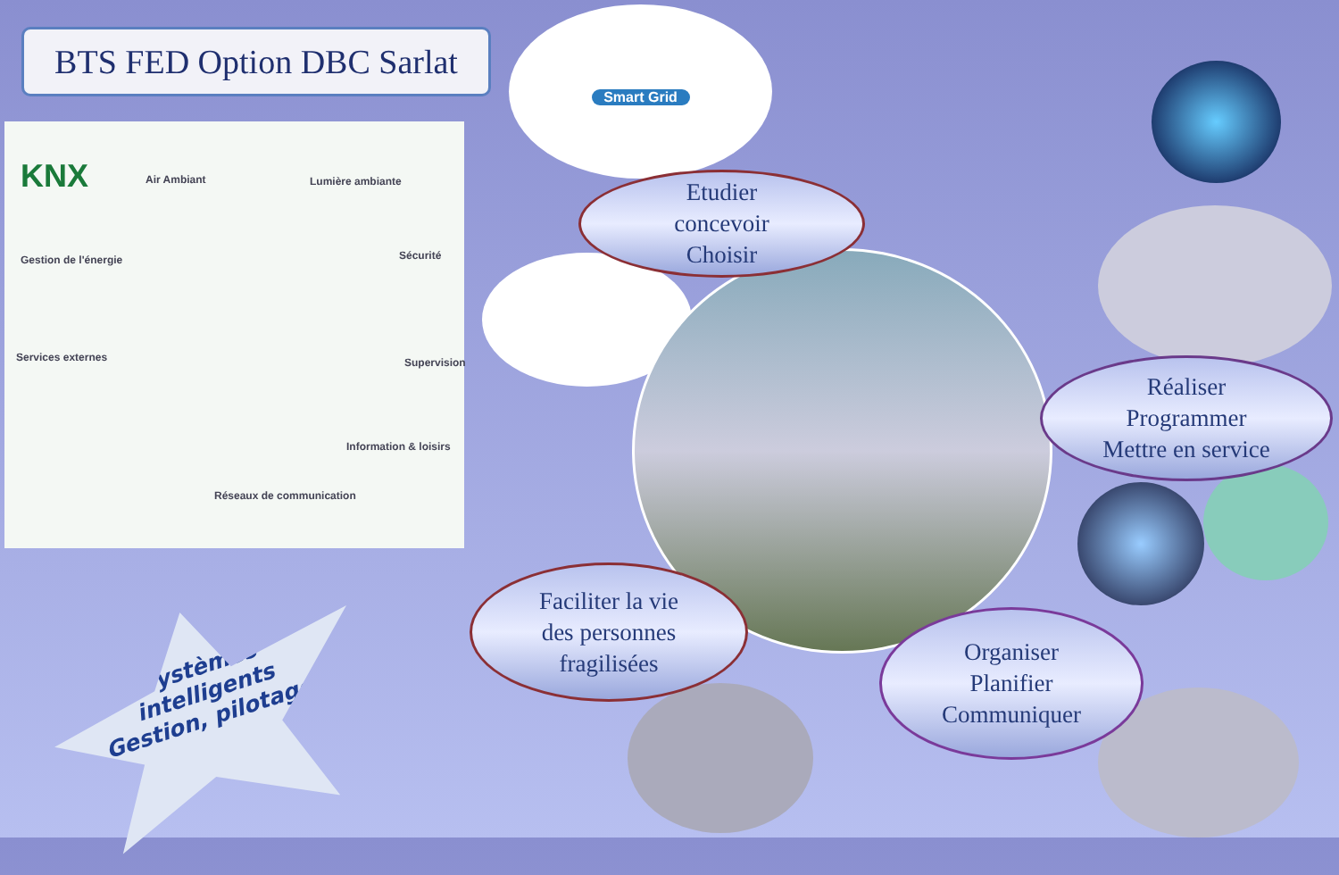BTS FED Option DBC Sarlat
KNX Air Ambiant Lumière ambiante
Gestion de l'énergie Sécurité
Services externes Supervision
Information & loisirs
Réseaux de communication
Smart Grid
Etudier
concevoir
Choisir
Réaliser
Programmer
Mettre en service
Faciliter la vie
des personnes
fragilisées
Organiser
Planifier
Communiquer
Systèmes
intelligents
Gestion, pilotage,